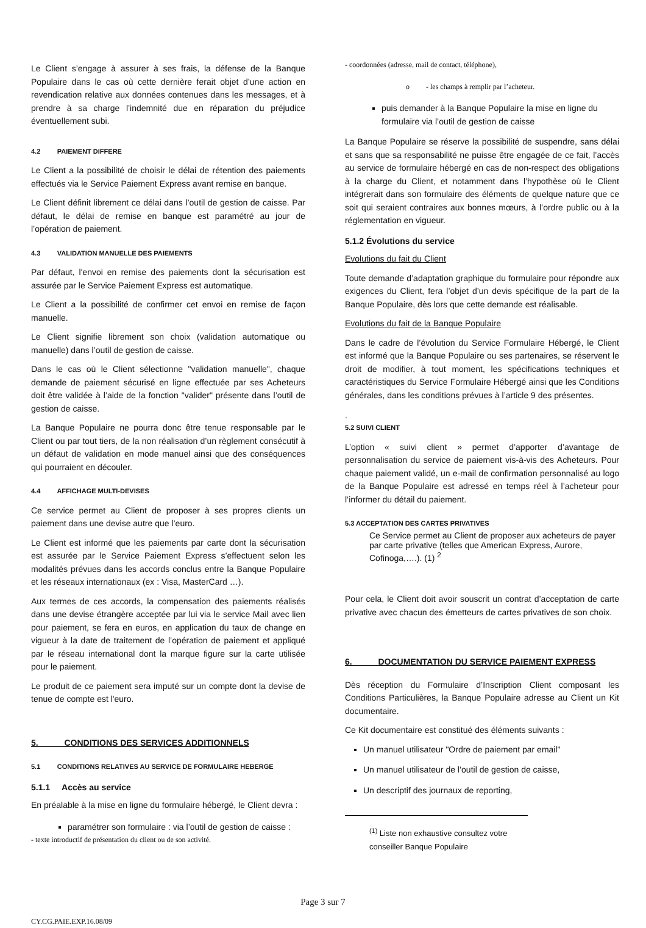Le Client s’engage à assurer à ses frais, la défense de la Banque Populaire dans le cas où cette dernière ferait objet d’une action en revendication relative aux données contenues dans les messages, et à prendre à sa charge l’indemnité due en réparation du préjudice éventuellement subi.
4.2 PAIEMENT DIFFERE
Le Client a la possibilité de choisir le délai de rétention des paiements effectués via le Service Paiement Express avant remise en banque.
Le Client définit librement ce délai dans l’outil de gestion de caisse. Par défaut, le délai de remise en banque est paramétré au jour de l’opération de paiement.
4.3 VALIDATION MANUELLE DES PAIEMENTS
Par défaut, l'envoi en remise des paiements dont la sécurisation est assurée par le Service Paiement Express est automatique.
Le Client a la possibilité de confirmer cet envoi en remise de façon manuelle.
Le Client signifie librement son choix (validation automatique ou manuelle) dans l’outil de gestion de caisse.
Dans le cas où le Client sélectionne "validation manuelle", chaque demande de paiement sécurisé en ligne effectuée par ses Acheteurs doit être validée à l’aide de la fonction "valider" présente dans l’outil de gestion de caisse.
La Banque Populaire ne pourra donc être tenue responsable par le Client ou par tout tiers, de la non réalisation d’un règlement consécutif à un défaut de validation en mode manuel ainsi que des conséquences qui pourraient en découler.
4.4 AFFICHAGE MULTI-DEVISES
Ce service permet au Client de proposer à ses propres clients un paiement dans une devise autre que l’euro.
Le Client est informé que les paiements par carte dont la sécurisation est assurée par le Service Paiement Express s’effectuent selon les modalités prévues dans les accords conclus entre la Banque Populaire et les réseaux internationaux (ex : Visa, MasterCard …).
Aux termes de ces accords, la compensation des paiements réalisés dans une devise étrangère acceptée par lui via le service Mail avec lien pour paiement, se fera en euros, en application du taux de change en vigueur à la date de traitement de l’opération de paiement et appliqué par le réseau international dont la marque figure sur la carte utilisée pour le paiement.
Le produit de ce paiement sera imputé sur un compte dont la devise de tenue de compte est l'euro.
5. CONDITIONS DES SERVICES ADDITIONNELS
5.1 CONDITIONS RELATIVES AU SERVICE DE FORMULAIRE HEBERGE
5.1.1 Accès au service
En préalable à la mise en ligne du formulaire hébergé, le Client devra :
paramétrer son formulaire : via l’outil de gestion de caisse :
- texte introductif de présentation du client ou de son activité.
- coordonnées (adresse, mail de contact, téléphone),
o - les champs à remplir par l’acheteur.
puis demander à la Banque Populaire la mise en ligne du formulaire via l’outil de gestion de caisse
La Banque Populaire se réserve la possibilité de suspendre, sans délai et sans que sa responsabilité ne puisse être engagée de ce fait, l’accès au service de formulaire hébergé en cas de non-respect des obligations à la charge du Client, et notamment dans l’hypothèse où le Client intégrerait dans son formulaire des éléments de quelque nature que ce soit qui seraient contraires aux bonnes mœurs, à l’ordre public ou à la réglementation en vigueur.
5.1.2 Évolutions du service
Evolutions du fait du Client
Toute demande d’adaptation graphique du formulaire pour répondre aux exigences du Client, fera l’objet d’un devis spécifique de la part de la Banque Populaire, dès lors que cette demande est réalisable.
Evolutions du fait de la Banque Populaire
Dans le cadre de l’évolution du Service Formulaire Hébergé, le Client est informé que la Banque Populaire ou ses partenaires, se réservent le droit de modifier, à tout moment, les spécifications techniques et caractéristiques du Service Formulaire Hébergé ainsi que les Conditions générales, dans les conditions prévues à l’article 9 des présentes.
.
5.2 SUIVI CLIENT
L’option « suivi client » permet d’apporter d’avantage de personnalisation du service de paiement vis-à-vis des Acheteurs. Pour chaque paiement validé, un e-mail de confirmation personnalisé au logo de la Banque Populaire est adressé en temps réel à l’acheteur pour l’informer du détail du paiement.
5.3 ACCEPTATION DES CARTES PRIVATIVES
Ce Service permet au Client de proposer aux acheteurs de payer par carte privative (telles que American Express, Aurore, Cofinoga,….). (1) <sup>2</sup>
Pour cela, le Client doit avoir souscrit un contrat d’acceptation de carte privative avec chacun des émetteurs de cartes privatives de son choix.
6. DOCUMENTATION DU SERVICE PAIEMENT EXPRESS
Dès réception du Formulaire d’Inscription Client composant les Conditions Particulières, la Banque Populaire adresse au Client un Kit documentaire.
Ce Kit documentaire est constitué des éléments suivants :
Un manuel utilisateur "Ordre de paiement par email"
Un manuel utilisateur de l’outil de gestion de caisse,
Un descriptif des journaux de reporting,
<sup>(1)</sup> Liste non exhaustive consultez votre conseiller Banque Populaire
Page 3 sur 7
CY.CG.PAIE.EXP.16.08/09